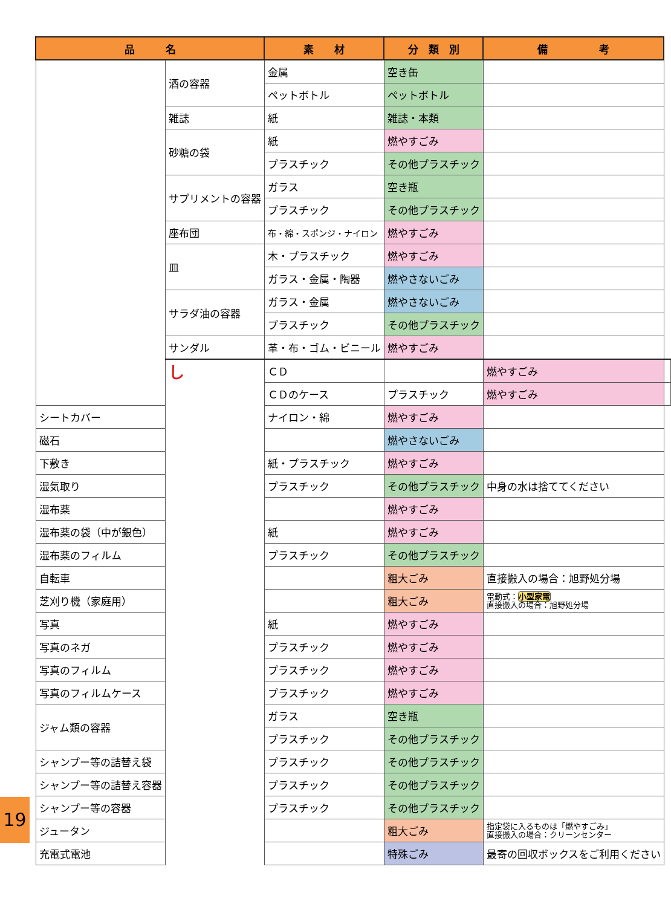| 品 名 | | 素 材 | 分 類 別 | 備 考 | |
| --- | --- | --- | --- | --- | --- |
| | 酒の容器 | 金属 | 空き缶 | | |
| | | ペットボトル | ペットボトル | | |
| | 雑誌 | 紙 | 雑誌・本類 | | |
| | 砂糖の袋 | 紙 | 燃やすごみ | | |
| | | プラスチック | その他プラスチック | | |
| | サプリメントの容器 | ガラス | 空き瓶 | | |
| | | プラスチック | その他プラスチック | | |
| | 座布団 | 布・綿・スポンジ・ナイロン | 燃やすごみ | | |
| | 皿 | 木・プラスチック | 燃やすごみ | | |
| | | ガラス・金属・陶器 | 燃やさないごみ | | |
| | サラダ油の容器 | ガラス・金属 | 燃やさないごみ | | |
| | | プラスチック | その他プラスチック | | |
| | サンダル | 革・布・ゴム・ビニール | 燃やすごみ | | |
| | し | ＣＤ | | 燃やすごみ | |
| | | ＣＤのケース | プラスチック | 燃やすごみ | |
| シートカバー | | ナイロン・綿 | 燃やすごみ | | |
| 磁石 | | | 燃やさないごみ | | |
| 下敷き | | 紙・プラスチック | 燃やすごみ | | |
| 湿気取り | | プラスチック | その他プラスチック | 中身の水は捨ててください | |
| 湿布薬 | | | 燃やすごみ | | |
| 湿布薬の袋（中が銀色） | | 紙 | 燃やすごみ | | |
| 湿布薬のフィルム | | プラスチック | その他プラスチック | | |
| 自転車 | | | 粗大ごみ | 直接搬入の場合：旭野処分場 | |
| 芝刈り機（家庭用） | | | 粗大ごみ | 電動式： 小型家電 直接搬入の場合：旭野処分場 | |
| 写真 | | 紙 | 燃やすごみ | | |
| 写真のネガ | | プラスチック | 燃やすごみ | | |
| 写真のフィルム | | プラスチック | 燃やすごみ | | |
| 写真のフィルムケース | | プラスチック | 燃やすごみ | | |
| ジャム類の容器 | | ガラス | 空き瓶 | | |
| | | プラスチック | その他プラスチック | | |
| シャンプー等の詰替え袋 | | プラスチック | その他プラスチック | | |
| シャンプー等の詰替え容器 | | プラスチック | その他プラスチック | | |
| シャンプー等の容器 | | プラスチック | その他プラスチック | | |
| ジュータン | | | 粗大ごみ | 指定袋に入るものは「燃やすごみ」 直接搬入の場合：クリーンセンター | |
| 充電式電池 | | | 特殊ごみ | 最寄の回収ボックスをご利用ください | |
19